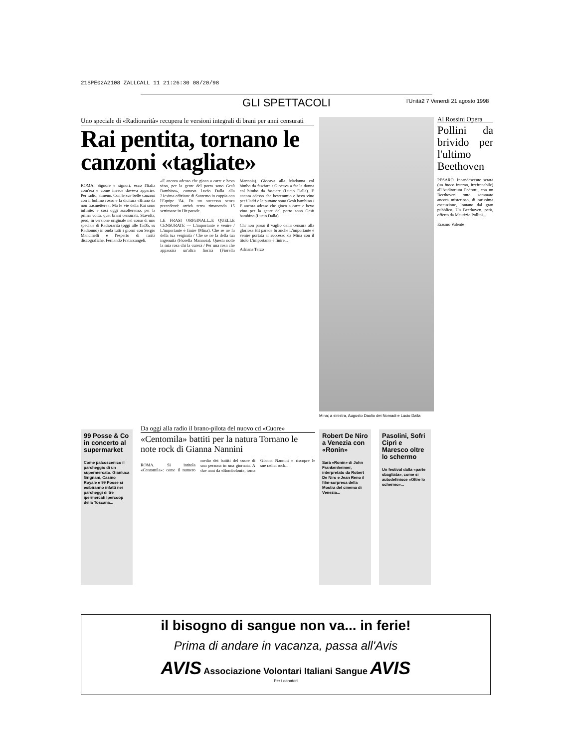21SPE02A2108 ZALLCALL 11 21:26:30 08/20/98
GLI SPETTACOLI
l'Unità2 7 Venerdì 21 agosto 1998
Uno speciale di «Radiorarità» recupera le versioni integrali di brani per anni censurati
Rai pentita, tornano le canzoni «tagliate»
ROMA. Signore e signori, ecco l'Italia com'era e come invece doveva apparire. Per radio, almeno. Con le sue belle canzoni con il bollino rosso e la dicitura «Brano da non trasmettere». Ma le vie della Rai sono infinite: e così oggi ascolteremo, per la prima volta, quei brani censurati. Stavolta, però, in versione originale nel corso di uno speciale di Radiorarità (oggi alle 15.05, su Radiouno) in onda tutti i giorni con Sergio Mancinelli e l'esperto di rarità discografiche, Fernando Fratarcangeli.
«E ancora adesso che gioco a carte e bevo vino, per la gente del porto sono Gesù Bambino», cantava Lucio Dalla alla 21esima edizione di Sanremo in coppia con l'Equipe '84. Fu un successo senza precedenti: arrivò terza rimanendo 15 settimane in Hit parade.
LE FRASI ORIGINALI...E QUELLE CENSURATE — L'importante è venire / L'importante è finire (Mina). Che se ne fa della tua verginità / Che se ne fa della tua ingenuità (Fiorella Mannoia). Questa notte la mia rosa chi la curerà / Per una rosa che appassirà un'altra fiorirà (Fiorella Mannoia). Giocava alla Madonna col bimbo da fasciare / Giocava a far la donna col bimbo da fasciare (Lucio Dalla). E ancora adesso che bestemmio e bevo vino per i ladri e le puttane sono Gesù bambino / E ancora adesso che gioco a carte e bevo vino per la gente del porto sono Gesù bambino (Lucio Dalla).
Chi non passò il vaglio della censura alla gloriosa Hit parade fu anche L'importante è venire portata al successo da Mina con il titolo L'importante è finire...
Adriana Terzo
Mina; a sinistra, Augusto Daolio dei Nomadi e Lucio Dalla
Al Rossini Opera
Pollini da brivido per l'ultimo Beethoven
PESARO. Incandescente serata (un fuoco interno, irrefrenabile) all'Auditorium Pedrotti, con un Beethoven tutto sommato ancora misterioso, di rarissima esecuzione, lontano dal gran pubblico. Un Beethoven, però, offerto da Maurizio Pollini...
Erasmo Valente
99 Posse & Co in concerto al supermarket
Come palcoscenico il parcheggio di un supermercato. Gianluca Grignani, Casino Royale e 99 Posse si esibiranno infatti nei parcheggi di tre ipermercati Ipercoop della Toscana...
Da oggi alla radio il brano-pilota del nuovo cd «Cuore»
«Centomila» battiti per la natura Tornano le note rock di Gianna Nannini
ROMA. Si intitola «Centomila»: come il numero medio dei battiti del cuore di una persona in una giornata. A due anni da «Bomboloni», torna Gianna Nannini e riscopre le sue radici rock...
Robert De Niro a Venezia con «Ronin»
Sarà «Ronin» di John Frankenheimer, interpretato da Robert De Niro e Jean Reno il film-sorpresa della Mostra del cinema di Venezia...
Pasolini, Sofri Ciprì e Maresco oltre lo schermo
Un festival dalla «parte sbagliata», come si autodefinisce «Oltre lo schermo»...
il bisogno di sangue non va... in ferie!
Prima di andare in vacanza, passa all'Avis
AVIS Associazione Volontari Italiani Sangue AVIS
Per i donatori